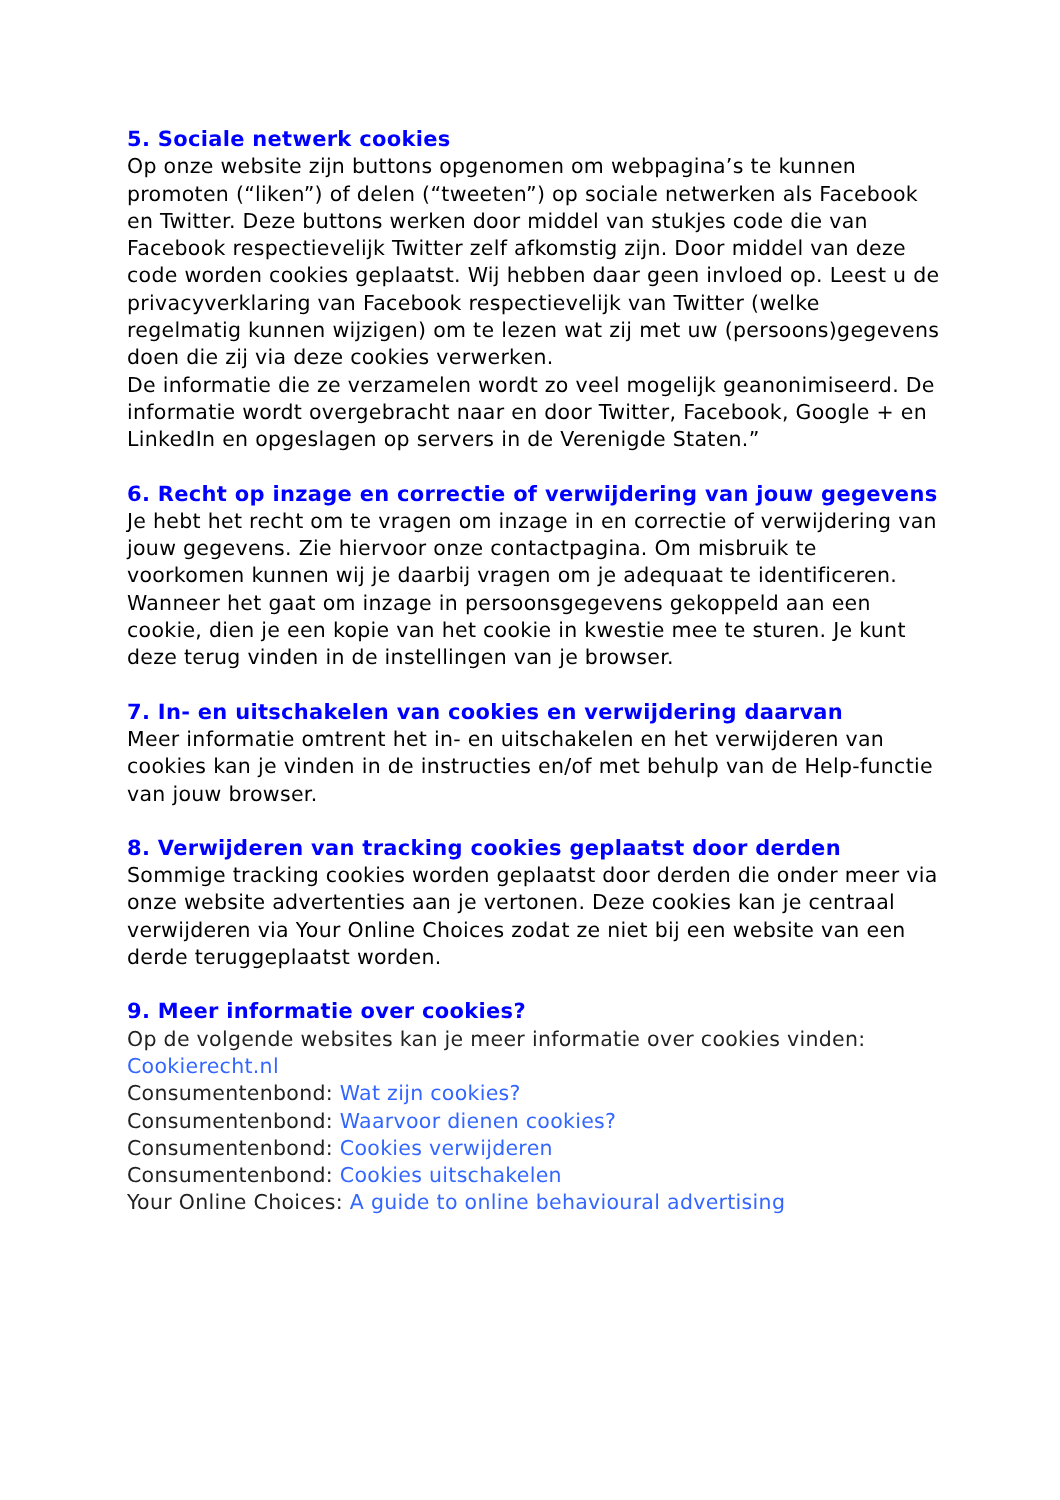5. Sociale netwerk cookies
Op onze website zijn buttons opgenomen om webpagina’s te kunnen promoten (“liken”) of delen (“tweeten”) op sociale netwerken als Facebook en Twitter. Deze buttons werken door middel van stukjes code die van Facebook respectievelijk Twitter zelf afkomstig zijn. Door middel van deze code worden cookies geplaatst. Wij hebben daar geen invloed op. Leest u de privacyverklaring van Facebook respectievelijk van Twitter (welke regelmatig kunnen wijzigen) om te lezen wat zij met uw (persoons)gegevens doen die zij via deze cookies verwerken.
De informatie die ze verzamelen wordt zo veel mogelijk geanonimiseerd. De informatie wordt overgebracht naar en door Twitter, Facebook, Google + en LinkedIn en opgeslagen op servers in de Verenigde Staten.”
6. Recht op inzage en correctie of verwijdering van jouw gegevens
Je hebt het recht om te vragen om inzage in en correctie of verwijdering van jouw gegevens. Zie hiervoor onze contactpagina. Om misbruik te voorkomen kunnen wij je daarbij vragen om je adequaat te identificeren. Wanneer het gaat om inzage in persoonsgegevens gekoppeld aan een cookie, dien je een kopie van het cookie in kwestie mee te sturen. Je kunt deze terug vinden in de instellingen van je browser.
7. In- en uitschakelen van cookies en verwijdering daarvan
Meer informatie omtrent het in- en uitschakelen en het verwijderen van cookies kan je vinden in de instructies en/of met behulp van de Help-functie van jouw browser.
8. Verwijderen van tracking cookies geplaatst door derden
Sommige tracking cookies worden geplaatst door derden die onder meer via onze website advertenties aan je vertonen. Deze cookies kan je centraal verwijderen via Your Online Choices zodat ze niet bij een website van een derde teruggeplaatst worden.
9. Meer informatie over cookies?
Op de volgende websites kan je meer informatie over cookies vinden:
Cookierecht.nl
Consumentenbond: Wat zijn cookies?
Consumentenbond: Waarvoor dienen cookies?
Consumentenbond: Cookies verwijderen
Consumentenbond: Cookies uitschakelen
Your Online Choices: A guide to online behavioural advertising